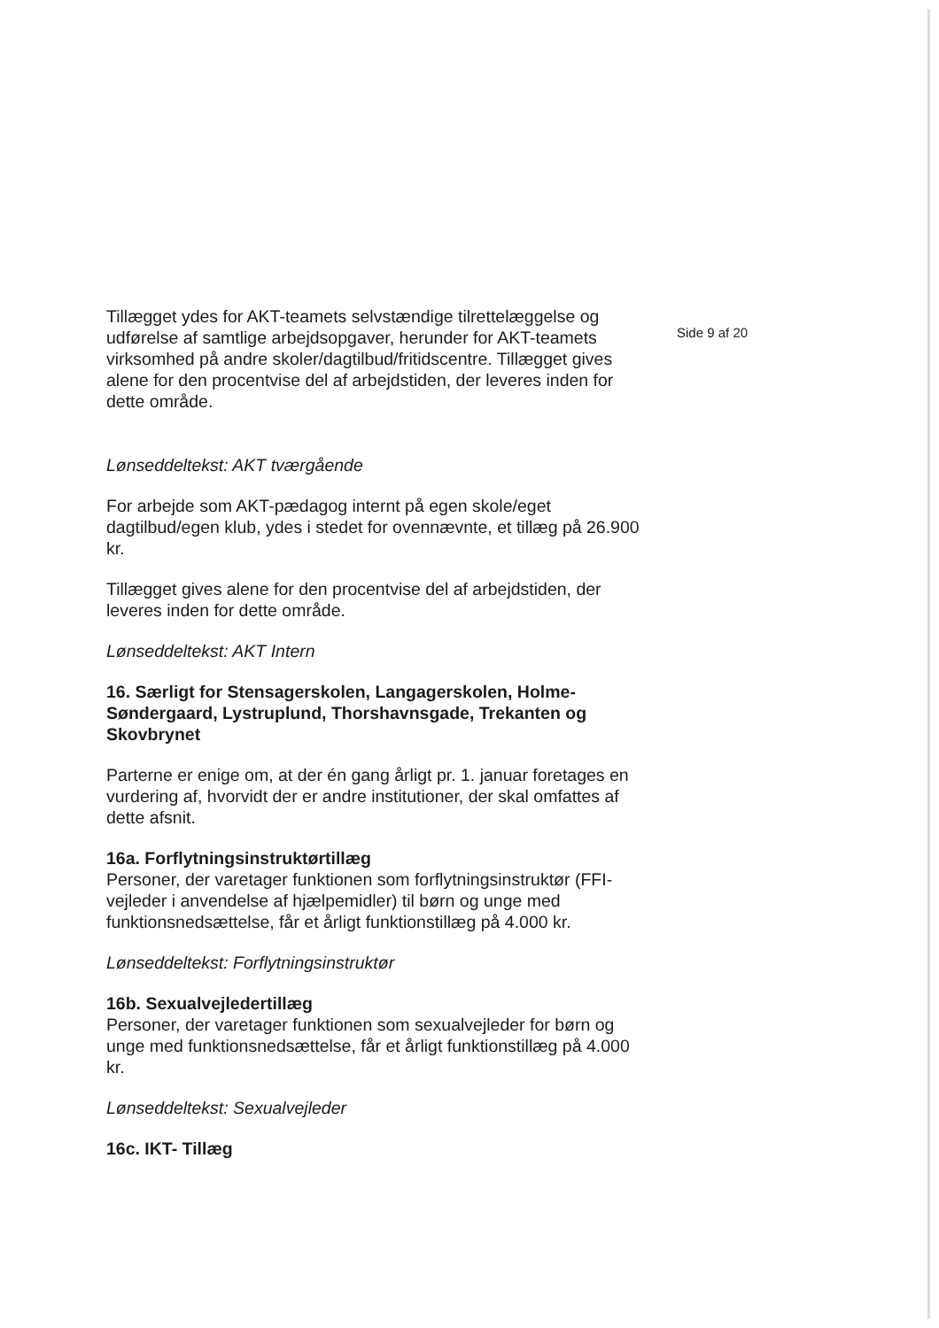Tillægget ydes for AKT-teamets selvstændige tilrettelæggelse og udførelse af samtlige arbejdsopgaver, herunder for AKT-teamets virksomhed på andre skoler/dagtilbud/fritidscentre. Tillægget gives alene for den procentvise del af arbejdstiden, der leveres inden for dette område.
Lønseddeltekst: AKT tværgående
For arbejde som AKT-pædagog internt på egen skole/eget dagtilbud/egen klub, ydes i stedet for ovennævnte, et tillæg på 26.900 kr.
Tillægget gives alene for den procentvise del af arbejdstiden, der leveres inden for dette område.
Lønseddeltekst: AKT Intern
16. Særligt for Stensagerskolen, Langagerskolen, Holme-Søndergaard, Lystruplund, Thorshavnsgade, Trekanten og Skovbrynet
Parterne er enige om, at der én gang årligt pr. 1. januar foretages en vurdering af, hvorvidt der er andre institutioner, der skal omfattes af dette afsnit.
16a. Forflytningsinstruktørtillæg
Personer, der varetager funktionen som forflytningsinstruktør (FFI-vejleder i anvendelse af hjælpemidler) til børn og unge med funktionsnedsættelse, får et årligt funktionstillæg på 4.000 kr.
Lønseddeltekst: Forflytningsinstruktør
16b. Sexualvejledertillæg
Personer, der varetager funktionen som sexualvejleder for børn og unge med funktionsnedsættelse, får et årligt funktionstillæg på 4.000 kr.
Lønseddeltekst: Sexualvejleder
16c. IKT- Tillæg
Side 9 af 20